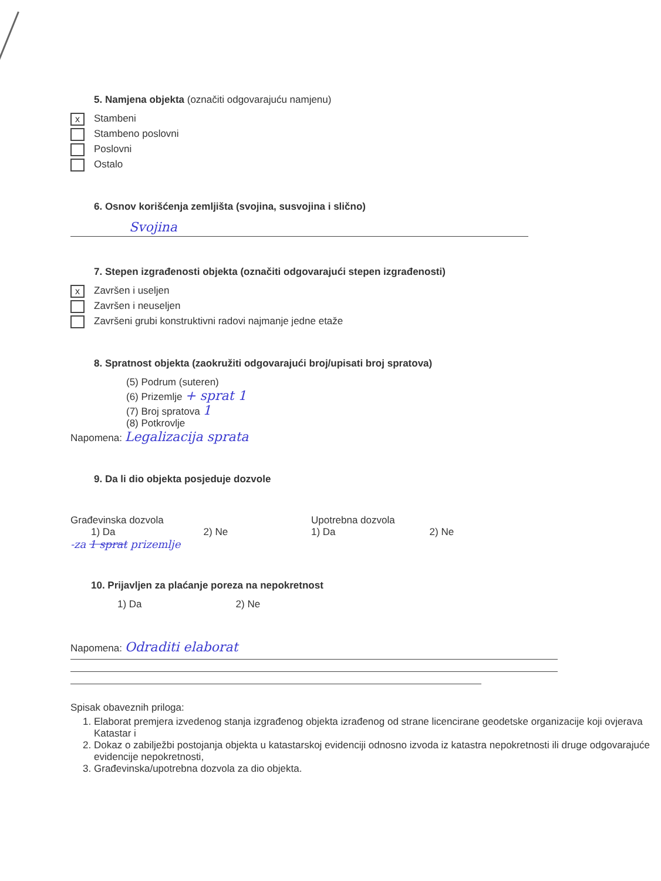5. Namjena objekta (označiti odgovarajuću namjenu)
x Stambeni
Stambeno poslovni
Poslovni
Ostalo
6. Osnov korišćenja zemljišta (svojina, susvojina i slično)
Svojina
7. Stepen izgrađenosti objekta (označiti odgovarajući stepen izgrađenosti)
x Završen i useljen
Završen i neuseljen
Završeni grubi konstruktivni radovi najmanje jedne etaže
8. Spratnost objekta (zaokružiti odgovarajući broj/upisati broj spratova)
(5) Podrum (suteren)
(6) Prizemlje + sprat 1
(7) Broj spratova 1
(8) Potkrovlje
Napomena: Legalizacija sprata
9. Da li dio objekta posjeduje dozvole
Građevinska dozvola
1) Da 2) Ne
Upotrebna dozvola
1) Da 2) Ne
-za 1 sprat prizemlje
10. Prijavljen za plaćanje poreza na nepokretnost
1) Da 2) Ne
Napomena: Odraditi elaborat
Spisak obaveznih priloga:
1. Elaborat premjera izvedenog stanja izgrađenog objekta izrađenog od strane licencirane geodetske organizacije koji ovjerava Katastar i
2. Dokaz o zabilježbi postojanja objekta u katastarskoj evidenciji odnosno izvoda iz katastra nepokretnosti ili druge odgovarajuće evidencije nepokretnosti,
3. Građevinska/upotrebna dozvola za dio objekta.